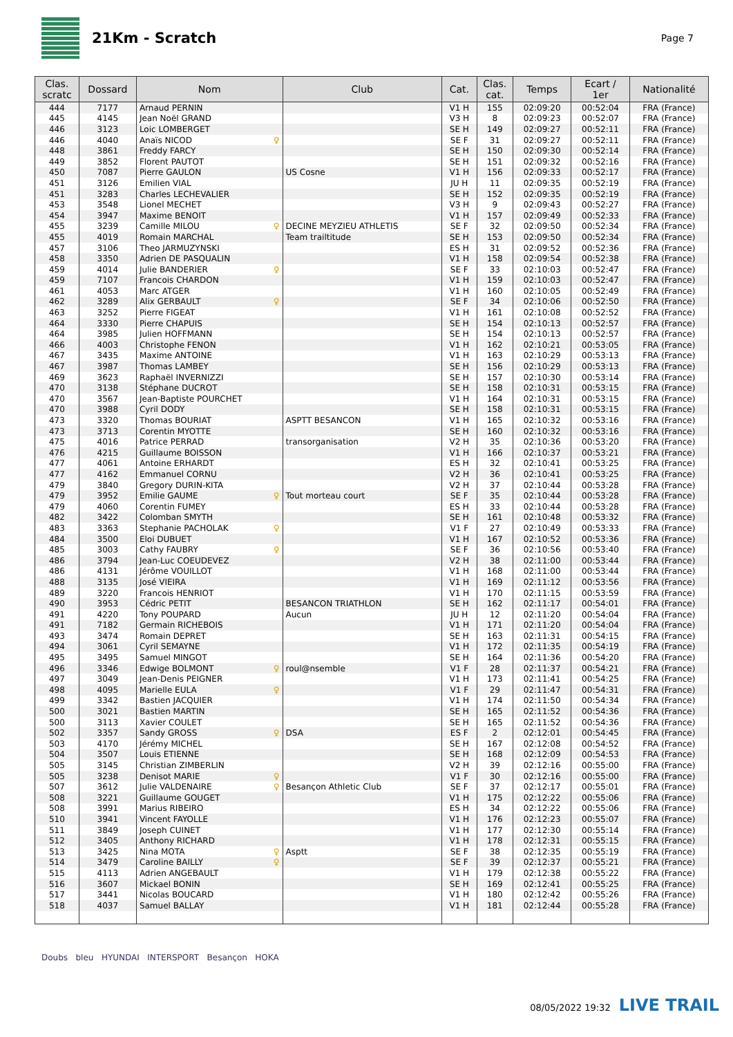21Km - Scratch
Page 7
| Clas. scratc | Dossard | Nom | Club | Cat. | Clas. cat. | Temps | Ecart / 1er | Nationalité |
| --- | --- | --- | --- | --- | --- | --- | --- | --- |
| 444 | 7177 | Arnaud PERNIN | | V1 H | 155 | 02:09:20 | 00:52:04 | FRA (France) |
| 445 | 4145 | Jean Noël GRAND | | V3 H | 8 | 02:09:23 | 00:52:07 | FRA (France) |
| 446 | 3123 | Loic LOMBERGET | | SE H | 149 | 02:09:27 | 00:52:11 | FRA (France) |
| 446 | 4040 | Anaïs NICOD ♀ | | SE F | 31 | 02:09:27 | 00:52:11 | FRA (France) |
| 448 | 3861 | Freddy FARCY | | SE H | 150 | 02:09:30 | 00:52:14 | FRA (France) |
| 449 | 3852 | Florent PAUTOT | | SE H | 151 | 02:09:32 | 00:52:16 | FRA (France) |
| 450 | 7087 | Pierre GAULON | US Cosne | V1 H | 156 | 02:09:33 | 00:52:17 | FRA (France) |
| 451 | 3126 | Emilien VIAL | | JU H | 11 | 02:09:35 | 00:52:19 | FRA (France) |
| 451 | 3283 | Charles LECHEVALIER | | SE H | 152 | 02:09:35 | 00:52:19 | FRA (France) |
| 453 | 3548 | Lionel MECHET | | V3 H | 9 | 02:09:43 | 00:52:27 | FRA (France) |
| 454 | 3947 | Maxime BENOIT | | V1 H | 157 | 02:09:49 | 00:52:33 | FRA (France) |
| 455 | 3239 | Camille MILOU ♀ | DECINE MEYZIEU ATHLETIS | SE F | 32 | 02:09:50 | 00:52:34 | FRA (France) |
| 455 | 4019 | Romain MARCHAL | Team trailtitude | SE H | 153 | 02:09:50 | 00:52:34 | FRA (France) |
| 457 | 3106 | Theo JARMUZYNSKI | | ES H | 31 | 02:09:52 | 00:52:36 | FRA (France) |
| 458 | 3350 | Adrien DE PASQUALIN | | V1 H | 158 | 02:09:54 | 00:52:38 | FRA (France) |
| 459 | 4014 | Julie BANDERIER ♀ | | SE F | 33 | 02:10:03 | 00:52:47 | FRA (France) |
| 459 | 7107 | Francois CHARDON | | V1 H | 159 | 02:10:03 | 00:52:47 | FRA (France) |
| 461 | 4053 | Marc ATGER | | V1 H | 160 | 02:10:05 | 00:52:49 | FRA (France) |
| 462 | 3289 | Alix GERBAULT ♀ | | SE F | 34 | 02:10:06 | 00:52:50 | FRA (France) |
| 463 | 3252 | Pierre FIGEAT | | V1 H | 161 | 02:10:08 | 00:52:52 | FRA (France) |
| 464 | 3330 | Pierre CHAPUIS | | SE H | 154 | 02:10:13 | 00:52:57 | FRA (France) |
| 464 | 3985 | Julien HOFFMANN | | SE H | 154 | 02:10:13 | 00:52:57 | FRA (France) |
| 466 | 4003 | Christophe FENON | | V1 H | 162 | 02:10:21 | 00:53:05 | FRA (France) |
| 467 | 3435 | Maxime ANTOINE | | V1 H | 163 | 02:10:29 | 00:53:13 | FRA (France) |
| 467 | 3987 | Thomas LAMBEY | | SE H | 156 | 02:10:29 | 00:53:13 | FRA (France) |
| 469 | 3623 | Raphaël INVERNIZZI | | SE H | 157 | 02:10:30 | 00:53:14 | FRA (France) |
| 470 | 3138 | Stéphane DUCROT | | SE H | 158 | 02:10:31 | 00:53:15 | FRA (France) |
| 470 | 3567 | Jean-Baptiste POURCHET | | V1 H | 164 | 02:10:31 | 00:53:15 | FRA (France) |
| 470 | 3988 | Cyril DODY | | SE H | 158 | 02:10:31 | 00:53:15 | FRA (France) |
| 473 | 3320 | Thomas BOURIAT | ASPTT BESANCON | V1 H | 165 | 02:10:32 | 00:53:16 | FRA (France) |
| 473 | 3713 | Corentin MYOTTE | | SE H | 160 | 02:10:32 | 00:53:16 | FRA (France) |
| 475 | 4016 | Patrice PERRAD | transorganisation | V2 H | 35 | 02:10:36 | 00:53:20 | FRA (France) |
| 476 | 4215 | Guillaume BOISSON | | V1 H | 166 | 02:10:37 | 00:53:21 | FRA (France) |
| 477 | 4061 | Antoine ERHARDT | | ES H | 32 | 02:10:41 | 00:53:25 | FRA (France) |
| 477 | 4162 | Emmanuel CORNU | | V2 H | 36 | 02:10:41 | 00:53:25 | FRA (France) |
| 479 | 3840 | Gregory DURIN-KITA | | V2 H | 37 | 02:10:44 | 00:53:28 | FRA (France) |
| 479 | 3952 | Emilie GAUME ♀ | Tout morteau court | SE F | 35 | 02:10:44 | 00:53:28 | FRA (France) |
| 479 | 4060 | Corentin FUMEY | | ES H | 33 | 02:10:44 | 00:53:28 | FRA (France) |
| 482 | 3422 | Colomban SMYTH | | SE H | 161 | 02:10:48 | 00:53:32 | FRA (France) |
| 483 | 3363 | Stephanie PACHOLAK ♀ | | V1 F | 27 | 02:10:49 | 00:53:33 | FRA (France) |
| 484 | 3500 | Eloi DUBUET | | V1 H | 167 | 02:10:52 | 00:53:36 | FRA (France) |
| 485 | 3003 | Cathy FAUBRY ♀ | | SE F | 36 | 02:10:56 | 00:53:40 | FRA (France) |
| 486 | 3794 | Jean-Luc COEUDEVEZ | | V2 H | 38 | 02:11:00 | 00:53:44 | FRA (France) |
| 486 | 4131 | Jérôme VOUILLOT | | V1 H | 168 | 02:11:00 | 00:53:44 | FRA (France) |
| 488 | 3135 | José VIEIRA | | V1 H | 169 | 02:11:12 | 00:53:56 | FRA (France) |
| 489 | 3220 | Francois HENRIOT | | V1 H | 170 | 02:11:15 | 00:53:59 | FRA (France) |
| 490 | 3953 | Cédric PETIT | BESANCON TRIATHLON | SE H | 162 | 02:11:17 | 00:54:01 | FRA (France) |
| 491 | 4220 | Tony POUPARD | Aucun | JU H | 12 | 02:11:20 | 00:54:04 | FRA (France) |
| 491 | 7182 | Germain RICHEBOIS | | V1 H | 171 | 02:11:20 | 00:54:04 | FRA (France) |
| 493 | 3474 | Romain DEPRET | | SE H | 163 | 02:11:31 | 00:54:15 | FRA (France) |
| 494 | 3061 | Cyril SEMAYNE | | V1 H | 172 | 02:11:35 | 00:54:19 | FRA (France) |
| 495 | 3495 | Samuel MINGOT | | SE H | 164 | 02:11:36 | 00:54:20 | FRA (France) |
| 496 | 3346 | Edwige BOLMONT ♀ | roul@nsemble | V1 F | 28 | 02:11:37 | 00:54:21 | FRA (France) |
| 497 | 3049 | Jean-Denis PEIGNER | | V1 H | 173 | 02:11:41 | 00:54:25 | FRA (France) |
| 498 | 4095 | Marielle EULA ♀ | | V1 F | 29 | 02:11:47 | 00:54:31 | FRA (France) |
| 499 | 3342 | Bastien JACQUIER | | V1 H | 174 | 02:11:50 | 00:54:34 | FRA (France) |
| 500 | 3021 | Bastien MARTIN | | SE H | 165 | 02:11:52 | 00:54:36 | FRA (France) |
| 500 | 3113 | Xavier COULET | | SE H | 165 | 02:11:52 | 00:54:36 | FRA (France) |
| 502 | 3357 | Sandy GROSS ♀ | DSA | ES F | 2 | 02:12:01 | 00:54:45 | FRA (France) |
| 503 | 4170 | Jérémy MICHEL | | SE H | 167 | 02:12:08 | 00:54:52 | FRA (France) |
| 504 | 3507 | Louis ETIENNE | | SE H | 168 | 02:12:09 | 00:54:53 | FRA (France) |
| 505 | 3145 | Christian ZIMBERLIN | | V2 H | 39 | 02:12:16 | 00:55:00 | FRA (France) |
| 505 | 3238 | Denisot MARIE ♀ | | V1 F | 30 | 02:12:16 | 00:55:00 | FRA (France) |
| 507 | 3612 | Julie VALDENAIRE ♀ | Besançon Athletic Club | SE F | 37 | 02:12:17 | 00:55:01 | FRA (France) |
| 508 | 3221 | Guillaume GOUGET | | V1 H | 175 | 02:12:22 | 00:55:06 | FRA (France) |
| 508 | 3991 | Marius RIBEIRO | | ES H | 34 | 02:12:22 | 00:55:06 | FRA (France) |
| 510 | 3941 | Vincent FAYOLLE | | V1 H | 176 | 02:12:23 | 00:55:07 | FRA (France) |
| 511 | 3849 | Joseph CUINET | | V1 H | 177 | 02:12:30 | 00:55:14 | FRA (France) |
| 512 | 3405 | Anthony RICHARD | | V1 H | 178 | 02:12:31 | 00:55:15 | FRA (France) |
| 513 | 3425 | Nina MOTA ♀ | Asptt | SE F | 38 | 02:12:35 | 00:55:19 | FRA (France) |
| 514 | 3479 | Caroline BAILLY ♀ | | SE F | 39 | 02:12:37 | 00:55:21 | FRA (France) |
| 515 | 4113 | Adrien ANGEBAULT | | V1 H | 179 | 02:12:38 | 00:55:22 | FRA (France) |
| 516 | 3607 | Mickael BONIN | | SE H | 169 | 02:12:41 | 00:55:25 | FRA (France) |
| 517 | 3441 | Nicolas BOUCARD | | V1 H | 180 | 02:12:42 | 00:55:26 | FRA (France) |
| 518 | 4037 | Samuel BALLAY | | V1 H | 181 | 02:12:44 | 00:55:28 | FRA (France) |
Doubs bleu HYUNDAI INTERSPORT Besançon HOKA
08/05/2022 19:32 LIVE TRAIL